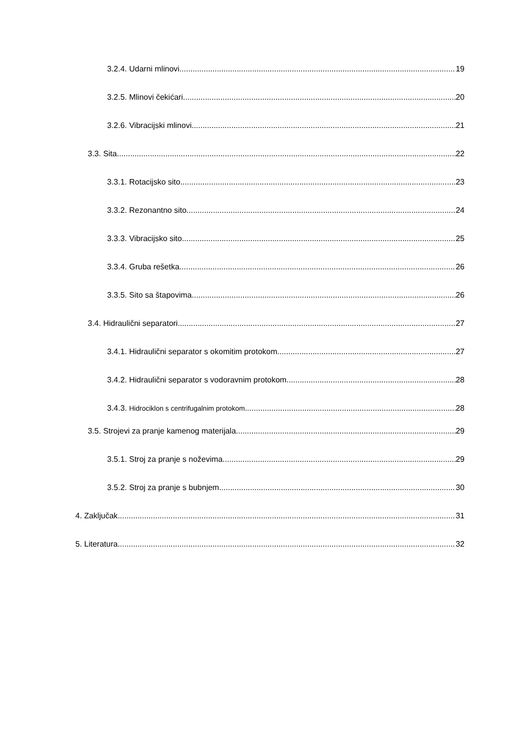3.2.4. Udarni mlinovi 19
3.2.5. Mlinovi čekićari 20
3.2.6. Vibracijski mlinovi 21
3.3. Sita 22
3.3.1. Rotacijsko sito 23
3.3.2. Rezonantno sito 24
3.3.3. Vibracijsko sito 25
3.3.4. Gruba rešetka 26
3.3.5. Sito sa štapovima 26
3.4. Hidraulični separatori 27
3.4.1. Hidraulični separator s okomitim protokom 27
3.4.2. Hidraulični separator s vodoravnim protokom 28
3.4.3. Hidrociklon s centrifugalnim protokom 28
3.5. Strojevi za pranje kamenog materijala 29
3.5.1. Stroj za pranje s noževima 29
3.5.2. Stroj za pranje s bubnjem 30
4. Zaključak 31
5. Literatura 32